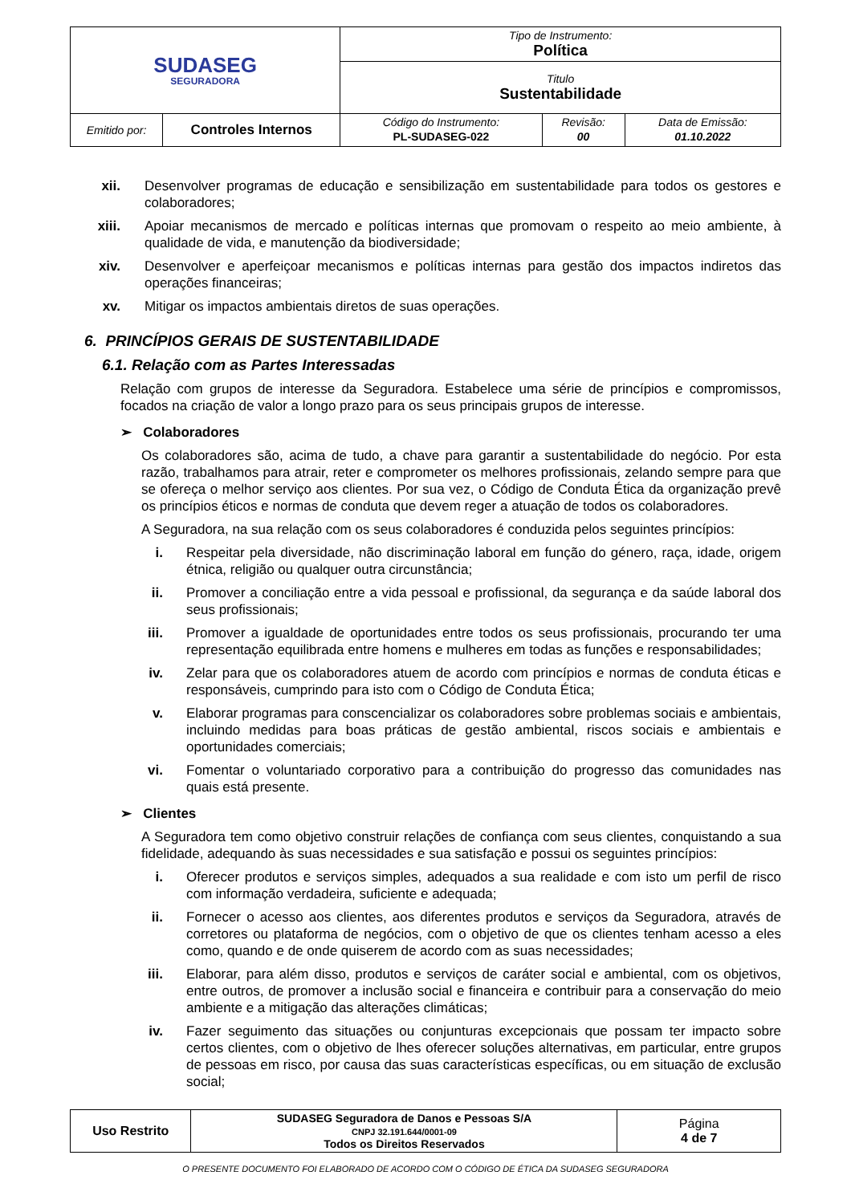| SUDASEG SEGURADORA | | Tipo de Instrumento: Política | | |
| | | Titulo Sustentabilidade | | |
| Emitido por: | Controles Internos | Código do Instrumento: PL-SUDASEG-022 | Revisão: 00 | Data de Emissão: 01.10.2022 |
xii. Desenvolver programas de educação e sensibilização em sustentabilidade para todos os gestores e colaboradores;
xiii. Apoiar mecanismos de mercado e políticas internas que promovam o respeito ao meio ambiente, à qualidade de vida, e manutenção da biodiversidade;
xiv. Desenvolver e aperfeiçoar mecanismos e políticas internas para gestão dos impactos indiretos das operações financeiras;
xv. Mitigar os impactos ambientais diretos de suas operações.
6. PRINCÍPIOS GERAIS DE SUSTENTABILIDADE
6.1. Relação com as Partes Interessadas
Relação com grupos de interesse da Seguradora. Estabelece uma série de princípios e compromissos, focados na criação de valor a longo prazo para os seus principais grupos de interesse.
➢ Colaboradores
Os colaboradores são, acima de tudo, a chave para garantir a sustentabilidade do negócio. Por esta razão, trabalhamos para atrair, reter e comprometer os melhores profissionais, zelando sempre para que se ofereça o melhor serviço aos clientes. Por sua vez, o Código de Conduta Ética da organização prevê os princípios éticos e normas de conduta que devem reger a atuação de todos os colaboradores.
A Seguradora, na sua relação com os seus colaboradores é conduzida pelos seguintes princípios:
i. Respeitar pela diversidade, não discriminação laboral em função do género, raça, idade, origem étnica, religião ou qualquer outra circunstância;
ii. Promover a conciliação entre a vida pessoal e profissional, da segurança e da saúde laboral dos seus profissionais;
iii. Promover a igualdade de oportunidades entre todos os seus profissionais, procurando ter uma representação equilibrada entre homens e mulheres em todas as funções e responsabilidades;
iv. Zelar para que os colaboradores atuem de acordo com princípios e normas de conduta éticas e responsáveis, cumprindo para isto com o Código de Conduta Ética;
v. Elaborar programas para conscencializar os colaboradores sobre problemas sociais e ambientais, incluindo medidas para boas práticas de gestão ambiental, riscos sociais e ambientais e oportunidades comerciais;
vi. Fomentar o voluntariado corporativo para a contribuição do progresso das comunidades nas quais está presente.
➢ Clientes
A Seguradora tem como objetivo construir relações de confiança com seus clientes, conquistando a sua fidelidade, adequando às suas necessidades e sua satisfação e possui os seguintes princípios:
i. Oferecer produtos e serviços simples, adequados a sua realidade e com isto um perfil de risco com informação verdadeira, suficiente e adequada;
ii. Fornecer o acesso aos clientes, aos diferentes produtos e serviços da Seguradora, através de corretores ou plataforma de negócios, com o objetivo de que os clientes tenham acesso a eles como, quando e de onde quiserem de acordo com as suas necessidades;
iii. Elaborar, para além disso, produtos e serviços de caráter social e ambiental, com os objetivos, entre outros, de promover a inclusão social e financeira e contribuir para a conservação do meio ambiente e a mitigação das alterações climáticas;
iv. Fazer seguimento das situações ou conjunturas excepcionais que possam ter impacto sobre certos clientes, com o objetivo de lhes oferecer soluções alternativas, em particular, entre grupos de pessoas em risco, por causa das suas características específicas, ou em situação de exclusão social;
| Uso Restrito | SUDASEG Seguradora de Danos e Pessoas S/A CNPJ 32.191.644/0001-09 Todos os Direitos Reservados | Página 4 de 7 |
O PRESENTE DOCUMENTO FOI ELABORADO DE ACORDO COM O CÓDIGO DE ÉTICA DA SUDASEG SEGURADORA